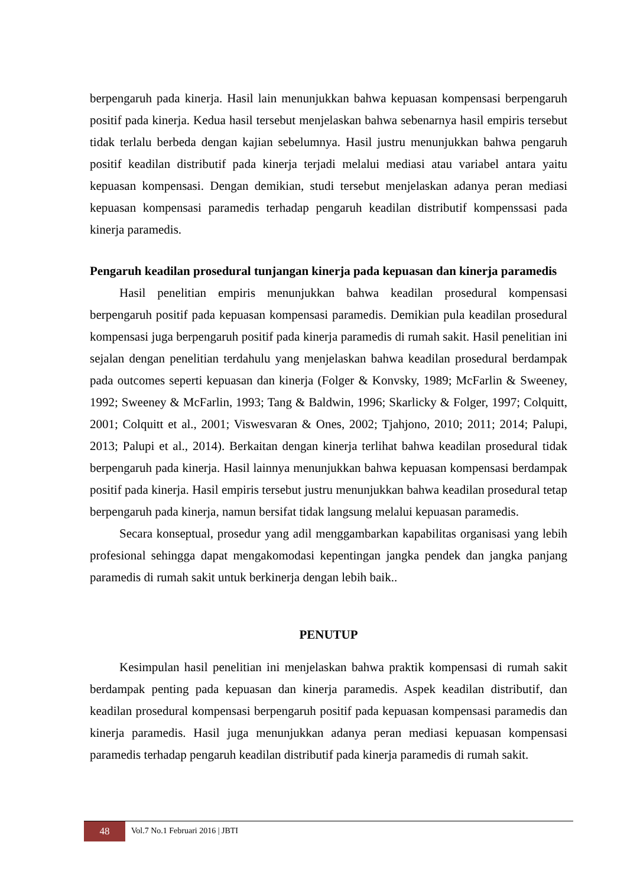berpengaruh pada kinerja. Hasil lain menunjukkan bahwa kepuasan kompensasi berpengaruh positif pada kinerja. Kedua hasil tersebut menjelaskan bahwa sebenarnya hasil empiris tersebut tidak terlalu berbeda dengan kajian sebelumnya. Hasil justru menunjukkan bahwa pengaruh positif keadilan distributif pada kinerja terjadi melalui mediasi atau variabel antara yaitu kepuasan kompensasi. Dengan demikian, studi tersebut menjelaskan adanya peran mediasi kepuasan kompensasi paramedis terhadap pengaruh keadilan distributif kompenssasi pada kinerja paramedis.
Pengaruh keadilan prosedural tunjangan kinerja pada kepuasan dan kinerja paramedis
Hasil penelitian empiris menunjukkan bahwa keadilan prosedural kompensasi berpengaruh positif pada kepuasan kompensasi paramedis. Demikian pula keadilan prosedural kompensasi juga berpengaruh positif pada kinerja paramedis di rumah sakit. Hasil penelitian ini sejalan dengan penelitian terdahulu yang menjelaskan bahwa keadilan prosedural berdampak pada outcomes seperti kepuasan dan kinerja (Folger & Konvsky, 1989; McFarlin & Sweeney, 1992; Sweeney & McFarlin, 1993; Tang & Baldwin, 1996; Skarlicky & Folger, 1997; Colquitt, 2001; Colquitt et al., 2001; Viswesvaran & Ones, 2002; Tjahjono, 2010; 2011; 2014; Palupi, 2013; Palupi et al., 2014). Berkaitan dengan kinerja terlihat bahwa keadilan prosedural tidak berpengaruh pada kinerja. Hasil lainnya menunjukkan bahwa kepuasan kompensasi berdampak positif pada kinerja. Hasil empiris tersebut justru menunjukkan bahwa keadilan prosedural tetap berpengaruh pada kinerja, namun bersifat tidak langsung melalui kepuasan paramedis.
Secara konseptual, prosedur yang adil menggambarkan kapabilitas organisasi yang lebih profesional sehingga dapat mengakomodasi kepentingan jangka pendek dan jangka panjang paramedis di rumah sakit untuk berkinerja dengan lebih baik..
PENUTUP
Kesimpulan hasil penelitian ini menjelaskan bahwa praktik kompensasi di rumah sakit berdampak penting pada kepuasan dan kinerja paramedis. Aspek keadilan distributif, dan keadilan prosedural kompensasi berpengaruh positif pada kepuasan kompensasi paramedis dan kinerja paramedis. Hasil juga menunjukkan adanya peran mediasi kepuasan kompensasi paramedis terhadap pengaruh keadilan distributif pada kinerja paramedis di rumah sakit.
48
Vol.7 No.1 Februari 2016 | JBTI